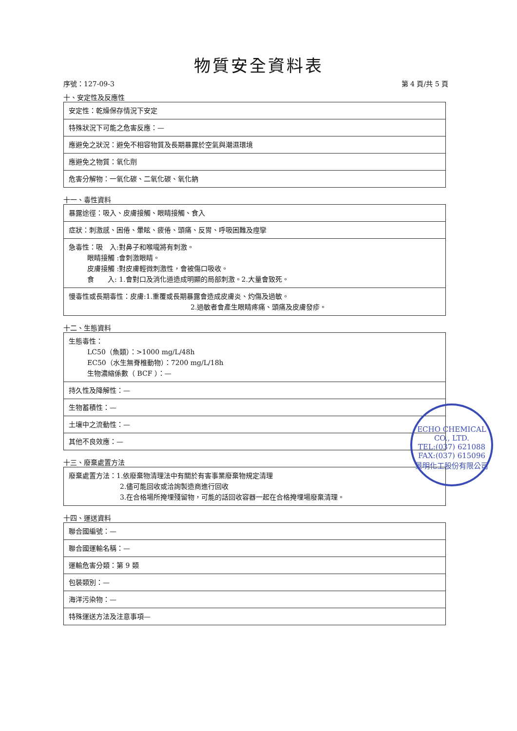物質安全資料表
序號：127-09-3 第 4 頁/共 5 頁
十、安定性及反應性
| 安定性：乾燥保存情況下安定 |
| 特殊狀況下可能之危害反應：— |
| 應避免之狀況：避免不相容物質及長期暴露於空氣與潮濕環境 |
| 應避免之物質：氧化劑 |
| 危害分解物：一氧化碳、二氧化碳、氧化鈉 |
十一、毒性資料
| 暴露途徑：吸入、皮膚接觸、眼睛接觸、食入 |
| 症狀：刺激感、困倦、暈眩、疲倦、頭痛、反胃、呼吸困難及痙攣 |
| 急毒性：吸 入:對鼻子和喉嚨將有刺激。 眼睛接觸 :會刺激眼睛。 皮膚接觸 :對皮膚輕微刺激性，會被傷口吸收。 食 入: 1.會對口及消化道造成明顯的局部刺激。2.大量會致死。 |
| 慢毒性或長期毒性：皮膚:1.重覆或長期暴露會造成皮膚炎、灼傷及過敏。 2.過敏者會產生眼睛疼痛、頭痛及皮膚發疹。 |
十二、生態資料
| 生態毒性： LC50（魚類）：>1000 mg/L/48h EC50（水生無脊椎動物）：7200 mg/L/18h 生物濃縮係數（ BCF ）：— |
| 持久性及降解性：— |
| 生物蓄積性：— |
| 土壤中之流動性：— |
| 其他不良效應：— |
十三、廢棄處置方法
| 廢棄處置方法：1.依廢棄物清理法中有關於有害事業廢棄物規定清理 2.儘可能回收或洽詢製造商進行回收 3.在合格場所掩埋殘留物，可能的話回收容器一起在合格掩埋場廢棄清理。 |
十四、運送資料
| 聯合國編號：— |
| 聯合國運輸名稱：— |
| 運輸危害分類：第 9 類 |
| 包裝類別：— |
| 海洋污染物：— |
| 特殊運送方法及注意事項— |
ECHO CHEMICAL CO., LTD.
TEL:(037) 621088
FAX:(037) 615096
景明化工股份有限公司